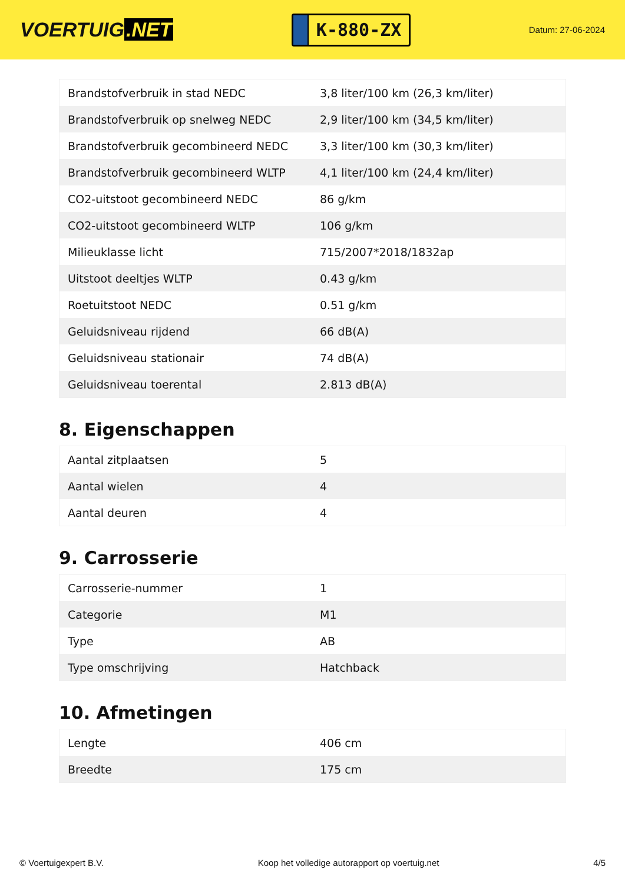VOERTUIG.NET
K-880-ZX
Datum: 27-06-2024
| Brandstofverbruik in stad NEDC | 3,8 liter/100 km (26,3 km/liter) |
| Brandstofverbruik op snelweg NEDC | 2,9 liter/100 km (34,5 km/liter) |
| Brandstofverbruik gecombineerd NEDC | 3,3 liter/100 km (30,3 km/liter) |
| Brandstofverbruik gecombineerd WLTP | 4,1 liter/100 km (24,4 km/liter) |
| CO2-uitstoot gecombineerd NEDC | 86 g/km |
| CO2-uitstoot gecombineerd WLTP | 106 g/km |
| Milieuklasse licht | 715/2007*2018/1832ap |
| Uitstoot deeltjes WLTP | 0.43 g/km |
| Roetuitstoot NEDC | 0.51 g/km |
| Geluidsniveau rijdend | 66 dB(A) |
| Geluidsniveau stationair | 74 dB(A) |
| Geluidsniveau toerental | 2.813 dB(A) |
8. Eigenschappen
| Aantal zitplaatsen | 5 |
| Aantal wielen | 4 |
| Aantal deuren | 4 |
9. Carrosserie
| Carrosserie-nummer | 1 |
| Categorie | M1 |
| Type | AB |
| Type omschrijving | Hatchback |
10. Afmetingen
| Lengte | 406 cm |
| Breedte | 175 cm |
© Voertuigexpert B.V. Koop het volledige autorapport op voertuig.net 4/5